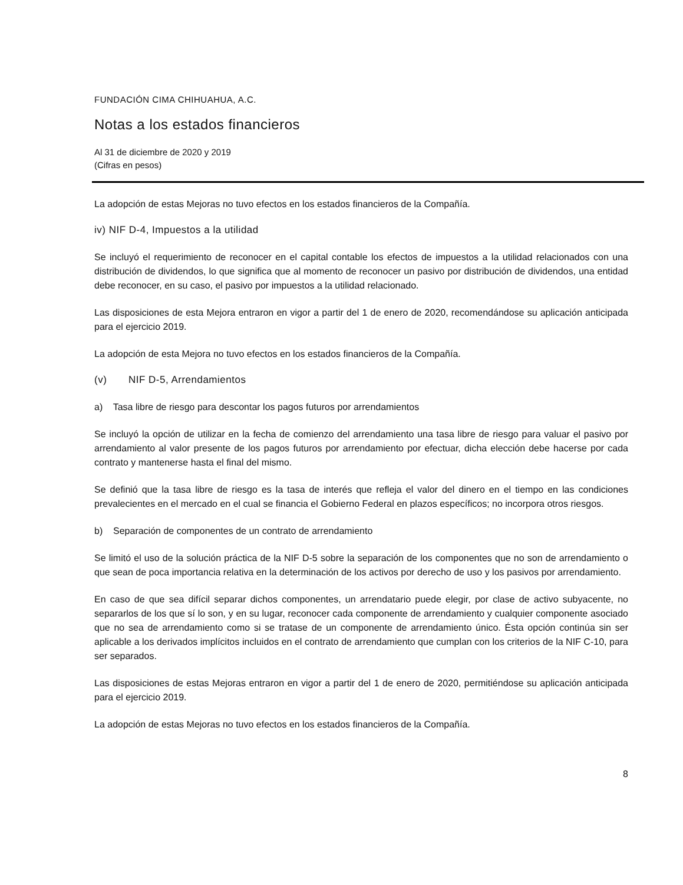FUNDACIÓN CIMA CHIHUAHUA, A.C.
Notas a los estados financieros
Al 31 de diciembre de 2020 y 2019
(Cifras en pesos)
La adopción de estas Mejoras no tuvo efectos en los estados financieros de la Compañía.
iv) NIF D-4, Impuestos a la utilidad
Se incluyó el requerimiento de reconocer en el capital contable los efectos de impuestos a la utilidad relacionados con una distribución de dividendos, lo que significa que al momento de reconocer un pasivo por distribución de dividendos, una entidad debe reconocer, en su caso, el pasivo por impuestos a la utilidad relacionado.
Las disposiciones de esta Mejora entraron en vigor a partir del 1 de enero de 2020, recomendándose su aplicación anticipada para el ejercicio 2019.
La adopción de esta Mejora no tuvo efectos en los estados financieros de la Compañía.
(v) NIF D-5, Arrendamientos
a) Tasa libre de riesgo para descontar los pagos futuros por arrendamientos
Se incluyó la opción de utilizar en la fecha de comienzo del arrendamiento una tasa libre de riesgo para valuar el pasivo por arrendamiento al valor presente de los pagos futuros por arrendamiento por efectuar, dicha elección debe hacerse por cada contrato y mantenerse hasta el final del mismo.
Se definió que la tasa libre de riesgo es la tasa de interés que refleja el valor del dinero en el tiempo en las condiciones prevalecientes en el mercado en el cual se financia el Gobierno Federal en plazos específicos; no incorpora otros riesgos.
b) Separación de componentes de un contrato de arrendamiento
Se limitó el uso de la solución práctica de la NIF D-5 sobre la separación de los componentes que no son de arrendamiento o que sean de poca importancia relativa en la determinación de los activos por derecho de uso y los pasivos por arrendamiento.
En caso de que sea difícil separar dichos componentes, un arrendatario puede elegir, por clase de activo subyacente, no separarlos de los que sí lo son, y en su lugar, reconocer cada componente de arrendamiento y cualquier componente asociado que no sea de arrendamiento como si se tratase de un componente de arrendamiento único. Ésta opción continúa sin ser aplicable a los derivados implícitos incluidos en el contrato de arrendamiento que cumplan con los criterios de la NIF C-10, para ser separados.
Las disposiciones de estas Mejoras entraron en vigor a partir del 1 de enero de 2020, permitiéndose su aplicación anticipada para el ejercicio 2019.
La adopción de estas Mejoras no tuvo efectos en los estados financieros de la Compañía.
8